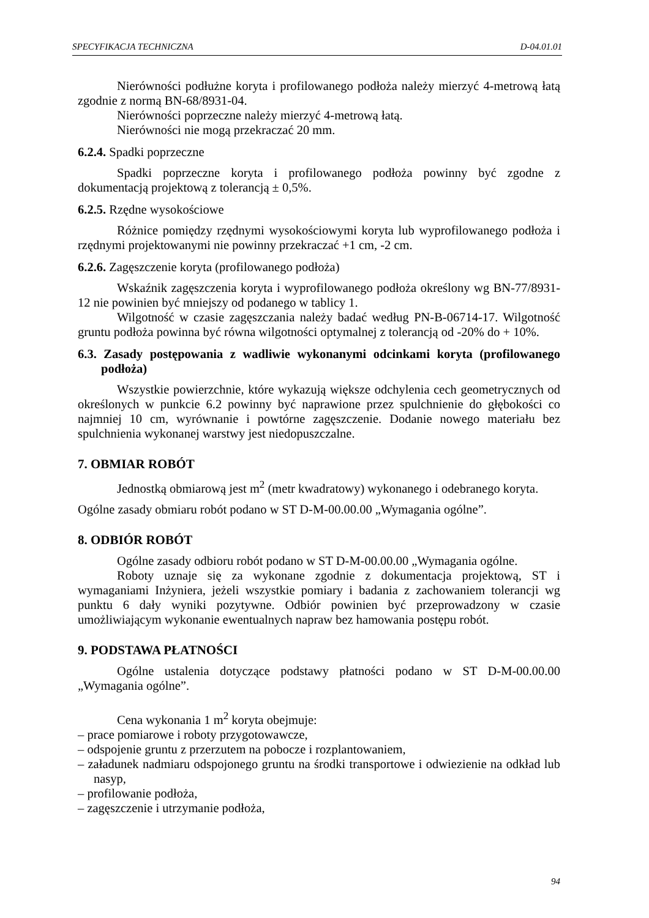SPECYFIKACJA TECHNICZNA D-04.01.01
Nierówności podłużne koryta i profilowanego podłoża należy mierzyć 4-metrową łatą zgodnie z normą BN-68/8931-04.
Nierówności poprzeczne należy mierzyć 4-metrową łatą.
Nierówności nie mogą przekraczać 20 mm.
6.2.4. Spadki poprzeczne
Spadki poprzeczne koryta i profilowanego podłoża powinny być zgodne z dokumentacją projektową z tolerancją ± 0,5%.
6.2.5. Rzędne wysokościowe
Różnice pomiędzy rzędnymi wysokościowymi koryta lub wyprofilowanego podłoża i rzędnymi projektowanymi nie powinny przekraczać +1 cm, -2 cm.
6.2.6. Zagęszczenie koryta (profilowanego podłoża)
Wskaźnik zagęszczenia koryta i wyprofilowanego podłoża określony wg BN-77/8931-12 nie powinien być mniejszy od podanego w tablicy 1.
Wilgotność w czasie zagęszczania należy badać według PN-B-06714-17. Wilgotność gruntu podłoża powinna być równa wilgotności optymalnej z tolerancją od -20% do + 10%.
6.3. Zasady postępowania z wadliwie wykonanymi odcinkami koryta (profilowanego podłoża)
Wszystkie powierzchnie, które wykazują większe odchylenia cech geometrycznych od określonych w punkcie 6.2 powinny być naprawione przez spulchnienie do głębokości co najmniej 10 cm, wyrównanie i powtórne zagęszczenie. Dodanie nowego materiału bez spulchnienia wykonanej warstwy jest niedopuszczalne.
7. OBMIAR ROBÓT
Jednostką obmiarową jest m<sup>2</sup> (metr kwadratowy) wykonanego i odebranego koryta.
Ogólne zasady obmiaru robót podano w ST D-M-00.00.00 „Wymagania ogólne”.
8. ODBIÓR ROBÓT
Ogólne zasady odbioru robót podano w ST D-M-00.00.00 „Wymagania ogólne.
Roboty uznaje się za wykonane zgodnie z dokumentacja projektową, ST i wymaganiami Inżyniera, jeżeli wszystkie pomiary i badania z zachowaniem tolerancji wg punktu 6 dały wyniki pozytywne. Odbiór powinien być przeprowadzony w czasie umożliwiającym wykonanie ewentualnych napraw bez hamowania postępu robót.
9. PODSTAWA PŁATNOŚCI
Ogólne ustalenia dotyczące podstawy płatności podano w ST D-M-00.00.00 „Wymagania ogólne”.
Cena wykonania 1 m<sup>2</sup> koryta obejmuje:
– prace pomiarowe i roboty przygotowawcze,
– odspojenie gruntu z przerzutem na pobocze i rozplantowaniem,
– załadunek nadmiaru odspojonego gruntu na środki transportowe i odwiezienie na odkład lub nasyp,
– profilowanie podłoża,
– zagęszczenie i utrzymanie podłoża,
94